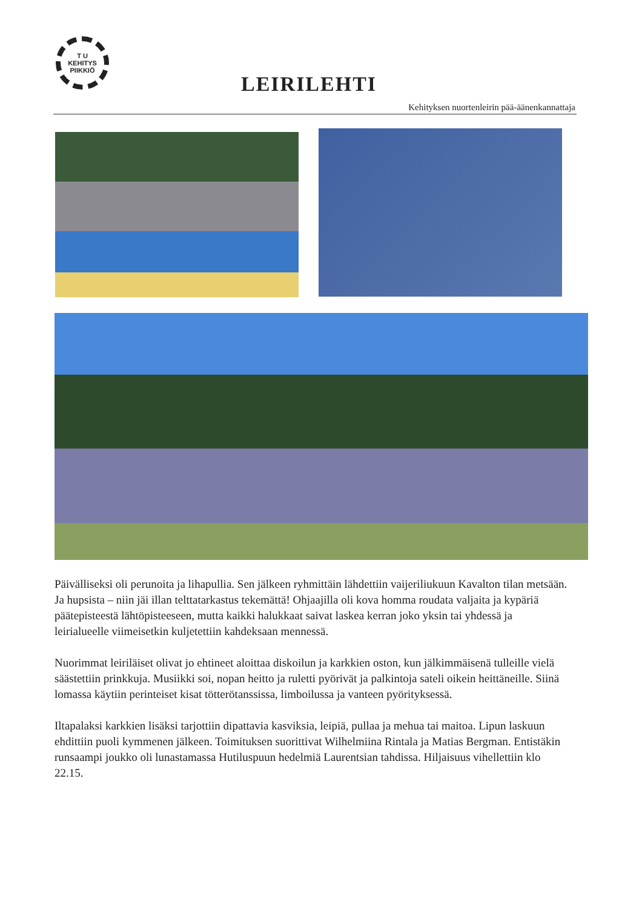T U
KEHITYS
PIIKKIÖ
LEIRILEHTI
Kehityksen nuortenleirin pää-äänenkannattaja
Päivälliseksi oli perunoita ja lihapullia. Sen jälkeen ryhmittäin lähdettiin vaijeriliukuun Kavalton tilan metsään. Ja hupsista – niin jäi illan telttatarkastus tekemättä! Ohjaajilla oli kova homma roudata valjaita ja kypäriä päätepisteestä lähtöpisteeseen, mutta kaikki halukkaat saivat laskea kerran joko yksin tai yhdessä ja leirialueelle viimeisetkin kuljetettiin kahdeksaan mennessä.
Nuorimmat leiriläiset olivat jo ehtineet aloittaa diskoilun ja karkkien oston, kun jälkimmäisenä tulleille vielä säästettiin prinkkuja. Musiikki soi, nopan heitto ja ruletti pyörivät ja palkintoja sateli oikein heittäneille. Siinä lomassa käytiin perinteiset kisat tötterötanssissa, limboilussa ja vanteen pyörityksessä.
Iltapalaksi karkkien lisäksi tarjottiin dipattavia kasviksia, leipiä, pullaa ja mehua tai maitoa. Lipun laskuun ehdittiin puoli kymmenen jälkeen. Toimituksen suorittivat Wilhelmiina Rintala ja Matias Bergman. Entistäkin runsaampi joukko oli lunastamassa Hutiluspuun hedelmiä Laurentsian tahdissa. Hiljaisuus vihellettiin klo 22.15.